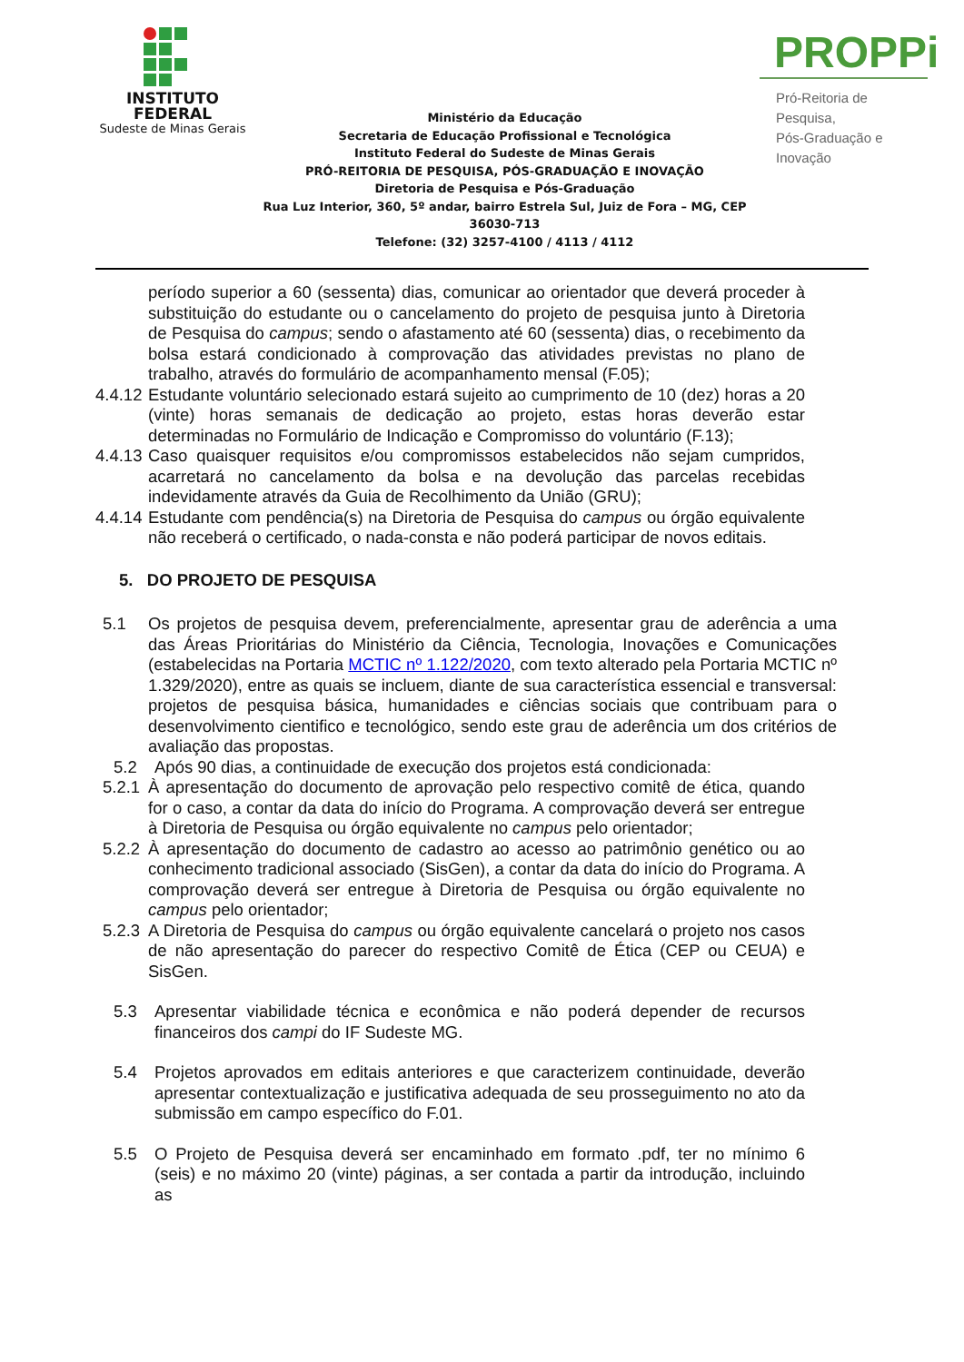INSTITUTO
FEDERAL
Sudeste de Minas Gerais
Ministério da Educação
Secretaria de Educação Profissional e Tecnológica
Instituto Federal do Sudeste de Minas Gerais
PRÓ-REITORIA DE PESQUISA, PÓS-GRADUAÇÃO E INOVAÇÃO
Diretoria de Pesquisa e Pós-Graduação
Rua Luz Interior, 360, 5º andar, bairro Estrela Sul, Juiz de Fora – MG, CEP 36030-713
Telefone: (32) 3257-4100 / 4113 / 4112
PROPPi
Pró-Reitoria de Pesquisa,
Pós-Graduação e Inovação
período superior a 60 (sessenta) dias, comunicar ao orientador que deverá proceder à substituição do estudante ou o cancelamento do projeto de pesquisa junto à Diretoria de Pesquisa do campus; sendo o afastamento até 60 (sessenta) dias, o recebimento da bolsa estará condicionado à comprovação das atividades previstas no plano de trabalho, através do formulário de acompanhamento mensal (F.05);
4.4.12 Estudante voluntário selecionado estará sujeito ao cumprimento de 10 (dez) horas a 20 (vinte) horas semanais de dedicação ao projeto, estas horas deverão estar determinadas no Formulário de Indicação e Compromisso do voluntário (F.13);
4.4.13 Caso quaisquer requisitos e/ou compromissos estabelecidos não sejam cumpridos, acarretará no cancelamento da bolsa e na devolução das parcelas recebidas indevidamente através da Guia de Recolhimento da União (GRU);
4.4.14 Estudante com pendência(s) na Diretoria de Pesquisa do campus ou órgão equivalente não receberá o certificado, o nada-consta e não poderá participar de novos editais.
5. DO PROJETO DE PESQUISA
5.1 Os projetos de pesquisa devem, preferencialmente, apresentar grau de aderência a uma das Áreas Prioritárias do Ministério da Ciência, Tecnologia, Inovações e Comunicações (estabelecidas na Portaria MCTIC nº 1.122/2020, com texto alterado pela Portaria MCTIC nº 1.329/2020), entre as quais se incluem, diante de sua característica essencial e transversal: projetos de pesquisa básica, humanidades e ciências sociais que contribuam para o desenvolvimento cientifico e tecnológico, sendo este grau de aderência um dos critérios de avaliação das propostas.
5.2 Após 90 dias, a continuidade de execução dos projetos está condicionada:
5.2.1
À apresentação do documento de aprovação pelo respectivo comitê de ética, quando for o caso, a contar da data do início do Programa. A comprovação deverá ser entregue à Diretoria de Pesquisa ou órgão equivalente no campus pelo orientador;
5.2.2
À apresentação do documento de cadastro ao acesso ao patrimônio genético ou ao conhecimento tradicional associado (SisGen), a contar da data do início do Programa. A comprovação deverá ser entregue à Diretoria de Pesquisa ou órgão equivalente no campus pelo orientador;
5.2.3
A Diretoria de Pesquisa do campus ou órgão equivalente cancelará o projeto nos casos de não apresentação do parecer do respectivo Comitê de Ética (CEP ou CEUA) e SisGen.
5.3 Apresentar viabilidade técnica e econômica e não poderá depender de recursos financeiros dos campi do IF Sudeste MG.
5.4 Projetos aprovados em editais anteriores e que caracterizem continuidade, deverão apresentar contextualização e justificativa adequada de seu prosseguimento no ato da submissão em campo específico do F.01.
5.5 O Projeto de Pesquisa deverá ser encaminhado em formato .pdf, ter no mínimo 6 (seis) e no máximo 20 (vinte) páginas, a ser contada a partir da introdução, incluindo as